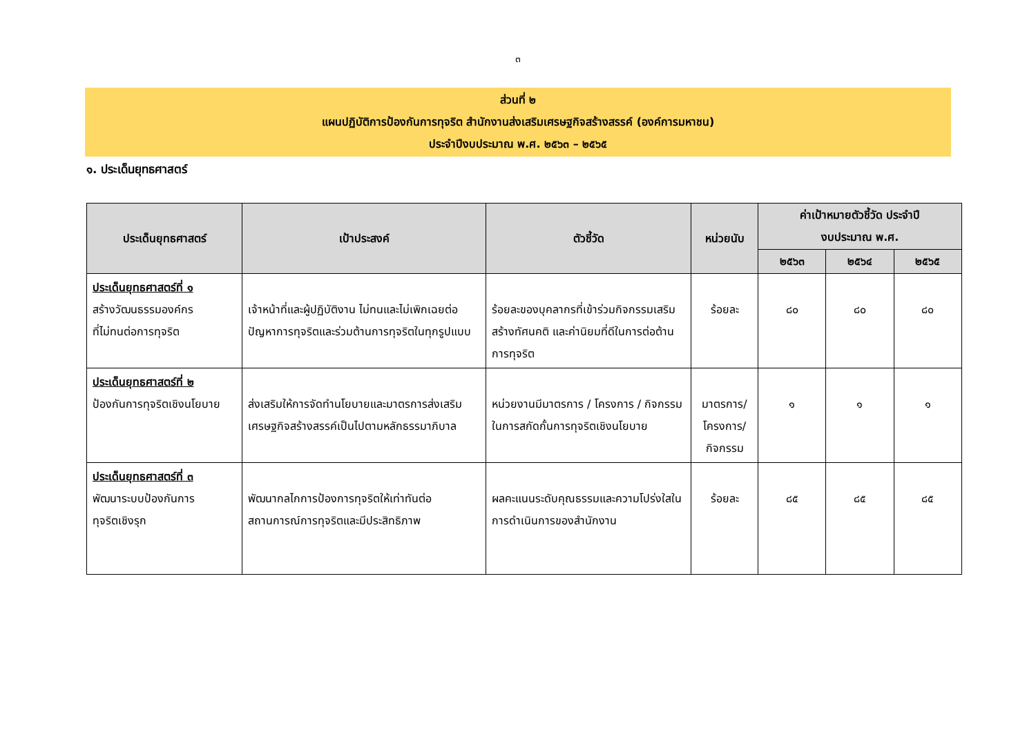๓
ส่วนที่ ๒
แผนปฏิบัติการป้องกันการทุจริต สำนักงานส่งเสริมเศรษฐกิจสร้างสรรค์ (องค์การมหาชน)
ประจำปีงบประมาณ พ.ศ. ๒๕๖๓ – ๒๕๖๕
๑. ประเด็นยุทธศาสตร์
| ประเด็นยุทธศาสตร์ | เป้าประสงค์ | ตัวชี้วัด | หน่วยนับ | ค่าเป้าหมายตัวชี้วัด ประจำปี งบประมาณ พ.ศ. | | |
| --- | --- | --- | --- | --- | --- | --- |
| | | | | ๒๕๖๓ | ๒๕๖๔ | ๒๕๖๕ |
| ประเด็นยุทธศาสตร์ที่ ๑ สร้างวัฒนธรรมองค์กร ที่ไม่ทนต่อการทุจริต | เจ้าหน้าที่และผู้ปฏิบัติงาน ไม่ทนและไม่เพิกเฉยต่อปัญหาการทุจริตและร่วมต้านการทุจริตในทุกรูปแบบ | ร้อยละของบุคลากรที่เข้าร่วมกิจกรรมเสริมสร้างทัศนคติ และค่านิยมที่ดีในการต่อต้านการทุจริต | ร้อยละ | ๘๐ | ๘๐ | ๘๐ |
| ประเด็นยุทธศาสตร์ที่ ๒ ป้องกันการทุจริตเชิงนโยบาย | ส่งเสริมให้การจัดทำนโยบายและมาตรการส่งเสริมเศรษฐกิจสร้างสรรค์เป็นไปตามหลักธรรมาภิบาล | หน่วยงานมีมาตรการ / โครงการ / กิจกรรม ในการสกัดกั้นการทุจริตเชิงนโยบาย | มาตรการ/ โครงการ/ กิจกรรม | ๑ | ๑ | ๑ |
| ประเด็นยุทธศาสตร์ที่ ๓ พัฒนาระบบป้องกันการ ทุจริตเชิงรุก | พัฒนากลไกการป้องการทุจริตให้เท่าทันต่อสถานการณ์การทุจริตและมีประสิทธิภาพ | ผลคะแนนระดับคุณธรรมและความโปร่งใสในการดำเนินการของสำนักงาน | ร้อยละ | ๘๕ | ๘๕ | ๘๕ |